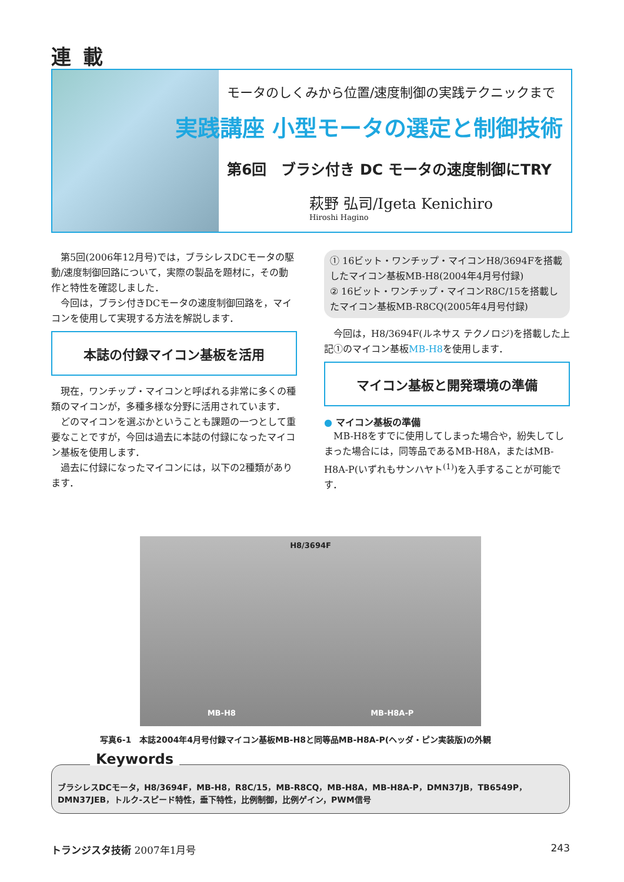連載
モータのしくみから位置/速度制御の実践テクニックまで
実践講座 小型モータの選定と制御技術
第6回　ブラシ付き DC モータの速度制御にTRY
萩野 弘司/Igeta Kenichiro
Hiroshi Hagino
第5回(2006年12月号)では，ブラシレスDCモータの駆動/速度制御回路について，実際の製品を題材に，その動作と特性を確認しました．
今回は，ブラシ付きDCモータの速度制御回路を，マイコンを使用して実現する方法を解説します．
本誌の付録マイコン基板を活用
現在，ワンチップ・マイコンと呼ばれる非常に多くの種類のマイコンが，多種多様な分野に活用されています．
どのマイコンを選ぶかということも課題の一つとして重要なことですが，今回は過去に本誌の付録になったマイコン基板を使用します．
過去に付録になったマイコンには，以下の2種類があります．
① 16ビット・ワンチップ・マイコンH8/3694Fを搭載したマイコン基板MB-H8(2004年4月号付録)
② 16ビット・ワンチップ・マイコンR8C/15を搭載したマイコン基板MB-R8CQ(2005年4月号付録)
今回は，H8/3694F(ルネサス テクノロジ)を搭載した上記①のマイコン基板MB-H8を使用します．
マイコン基板と開発環境の準備
● マイコン基板の準備
MB-H8をすでに使用してしまった場合や，紛失してしまった場合には，同等品であるMB-H8A，またはMB-H8A-P(いずれもサンハヤト<sup>(1)</sup>)を入手することが可能です．
H8/3694F
MB-H8 MB-H8A-P
写真6-1　本誌2004年4月号付録マイコン基板MB-H8と同等品MB-H8A-P(ヘッダ・ピン実装版)の外観
Keywords
ブラシレスDCモータ，H8/3694F，MB-H8，R8C/15，MB-R8CQ，MB-H8A，MB-H8A-P，DMN37JB，TB6549P，DMN37JEB，トルク-スピード特性，垂下特性，比例制御，比例ゲイン，PWM信号
トランジスタ技術 2007年1月号 243